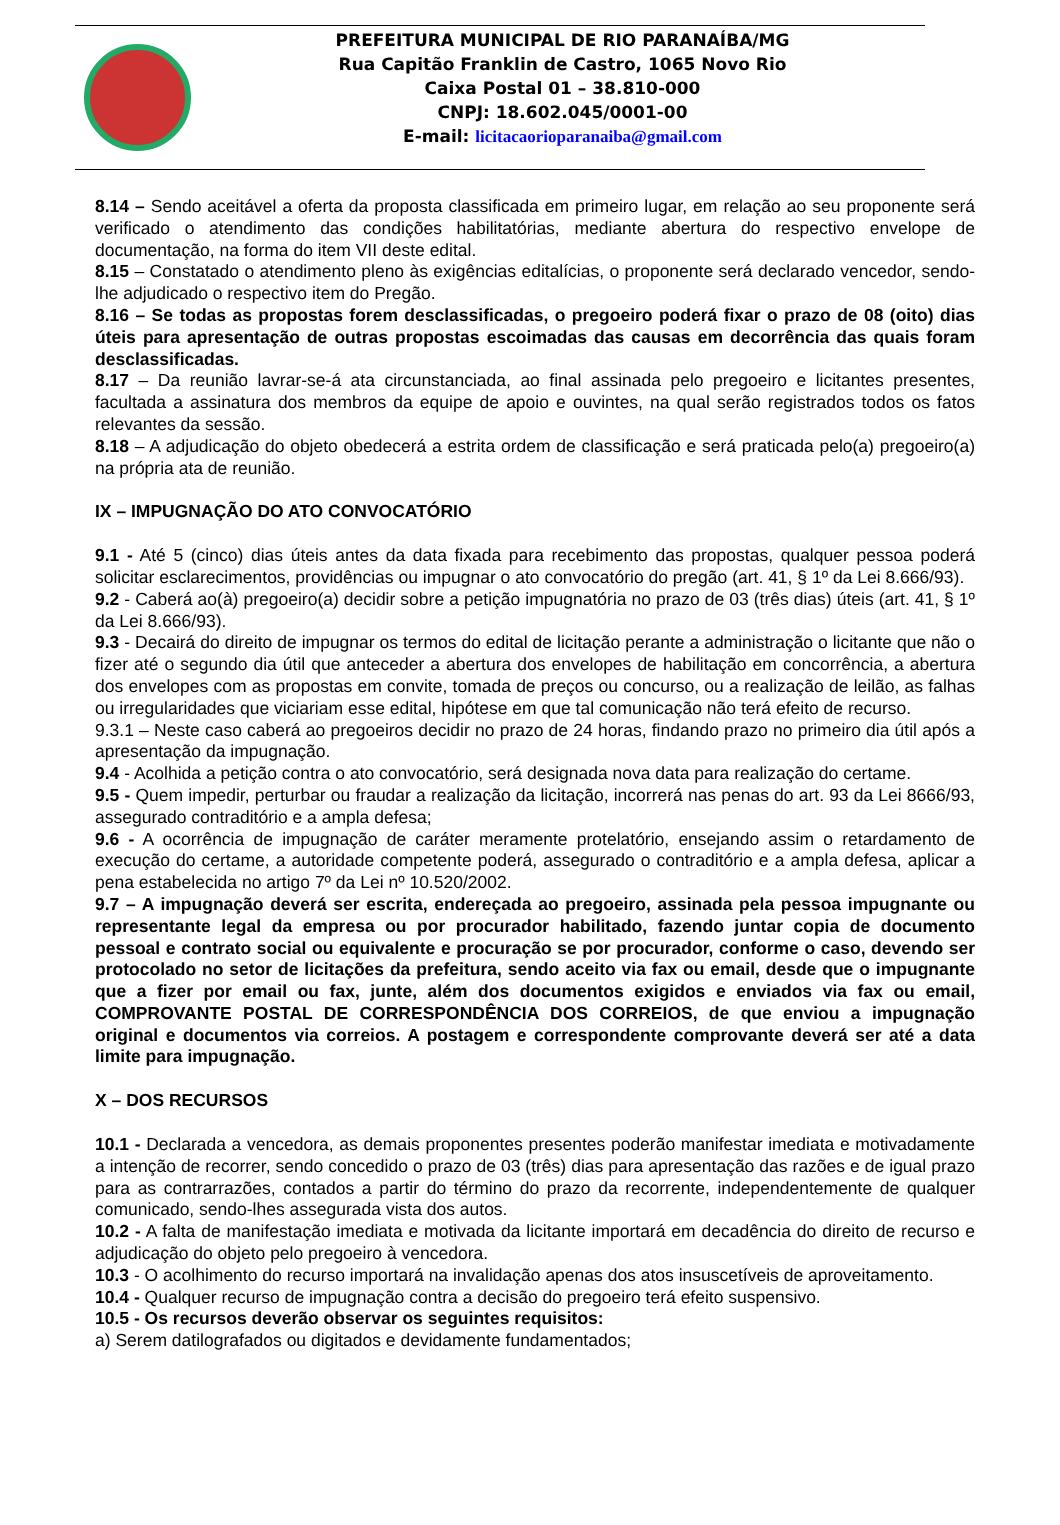PREFEITURA MUNICIPAL DE RIO PARANAÍBA/MG
Rua Capitão Franklin de Castro, 1065 Novo Rio
Caixa Postal 01 – 38.810-000
CNPJ: 18.602.045/0001-00
E-mail: licitacaorioparanaiba@gmail.com
8.14 – Sendo aceitável a oferta da proposta classificada em primeiro lugar, em relação ao seu proponente será verificado o atendimento das condições habilitatórias, mediante abertura do respectivo envelope de documentação, na forma do item VII deste edital.
8.15 – Constatado o atendimento pleno às exigências editalícias, o proponente será declarado vencedor, sendo-lhe adjudicado o respectivo item do Pregão.
8.16 – Se todas as propostas forem desclassificadas, o pregoeiro poderá fixar o prazo de 08 (oito) dias úteis para apresentação de outras propostas escoimadas das causas em decorrência das quais foram desclassificadas.
8.17 – Da reunião lavrar-se-á ata circunstanciada, ao final assinada pelo pregoeiro e licitantes presentes, facultada a assinatura dos membros da equipe de apoio e ouvintes, na qual serão registrados todos os fatos relevantes da sessão.
8.18 – A adjudicação do objeto obedecerá a estrita ordem de classificação e será praticada pelo(a) pregoeiro(a) na própria ata de reunião.
IX – IMPUGNAÇÃO DO ATO CONVOCATÓRIO
9.1 - Até 5 (cinco) dias úteis antes da data fixada para recebimento das propostas, qualquer pessoa poderá solicitar esclarecimentos, providências ou impugnar o ato convocatório do pregão (art. 41, § 1º da Lei 8.666/93).
9.2 - Caberá ao(à) pregoeiro(a) decidir sobre a petição impugnatória no prazo de 03 (três dias) úteis (art. 41, § 1º da Lei 8.666/93).
9.3 - Decairá do direito de impugnar os termos do edital de licitação perante a administração o licitante que não o fizer até o segundo dia útil que anteceder a abertura dos envelopes de habilitação em concorrência, a abertura dos envelopes com as propostas em convite, tomada de preços ou concurso, ou a realização de leilão, as falhas ou irregularidades que viciariam esse edital, hipótese em que tal comunicação não terá efeito de recurso.
9.3.1 – Neste caso caberá ao pregoeiros decidir no prazo de 24 horas, findando prazo no primeiro dia útil após a apresentação da impugnação.
9.4 - Acolhida a petição contra o ato convocatório, será designada nova data para realização do certame.
9.5 - Quem impedir, perturbar ou fraudar a realização da licitação, incorrerá nas penas do art. 93 da Lei 8666/93, assegurado contraditório e a ampla defesa;
9.6 - A ocorrência de impugnação de caráter meramente protelatório, ensejando assim o retardamento de execução do certame, a autoridade competente poderá, assegurado o contraditório e a ampla defesa, aplicar a pena estabelecida no artigo 7º da Lei nº 10.520/2002.
9.7 – A impugnação deverá ser escrita, endereçada ao pregoeiro, assinada pela pessoa impugnante ou representante legal da empresa ou por procurador habilitado, fazendo juntar copia de documento pessoal e contrato social ou equivalente e procuração se por procurador, conforme o caso, devendo ser protocolado no setor de licitações da prefeitura, sendo aceito via fax ou email, desde que o impugnante que a fizer por email ou fax, junte, além dos documentos exigidos e enviados via fax ou email, COMPROVANTE POSTAL DE CORRESPONDÊNCIA DOS CORREIOS, de que enviou a impugnação original e documentos via correios. A postagem e correspondente comprovante deverá ser até a data limite para impugnação.
X – DOS RECURSOS
10.1 - Declarada a vencedora, as demais proponentes presentes poderão manifestar imediata e motivadamente a intenção de recorrer, sendo concedido o prazo de 03 (três) dias para apresentação das razões e de igual prazo para as contrarrazões, contados a partir do término do prazo da recorrente, independentemente de qualquer comunicado, sendo-lhes assegurada vista dos autos.
10.2 - A falta de manifestação imediata e motivada da licitante importará em decadência do direito de recurso e adjudicação do objeto pelo pregoeiro à vencedora.
10.3 - O acolhimento do recurso importará na invalidação apenas dos atos insuscetíveis de aproveitamento.
10.4 - Qualquer recurso de impugnação contra a decisão do pregoeiro terá efeito suspensivo.
10.5 - Os recursos deverão observar os seguintes requisitos:
a) Serem datilografados ou digitados e devidamente fundamentados;